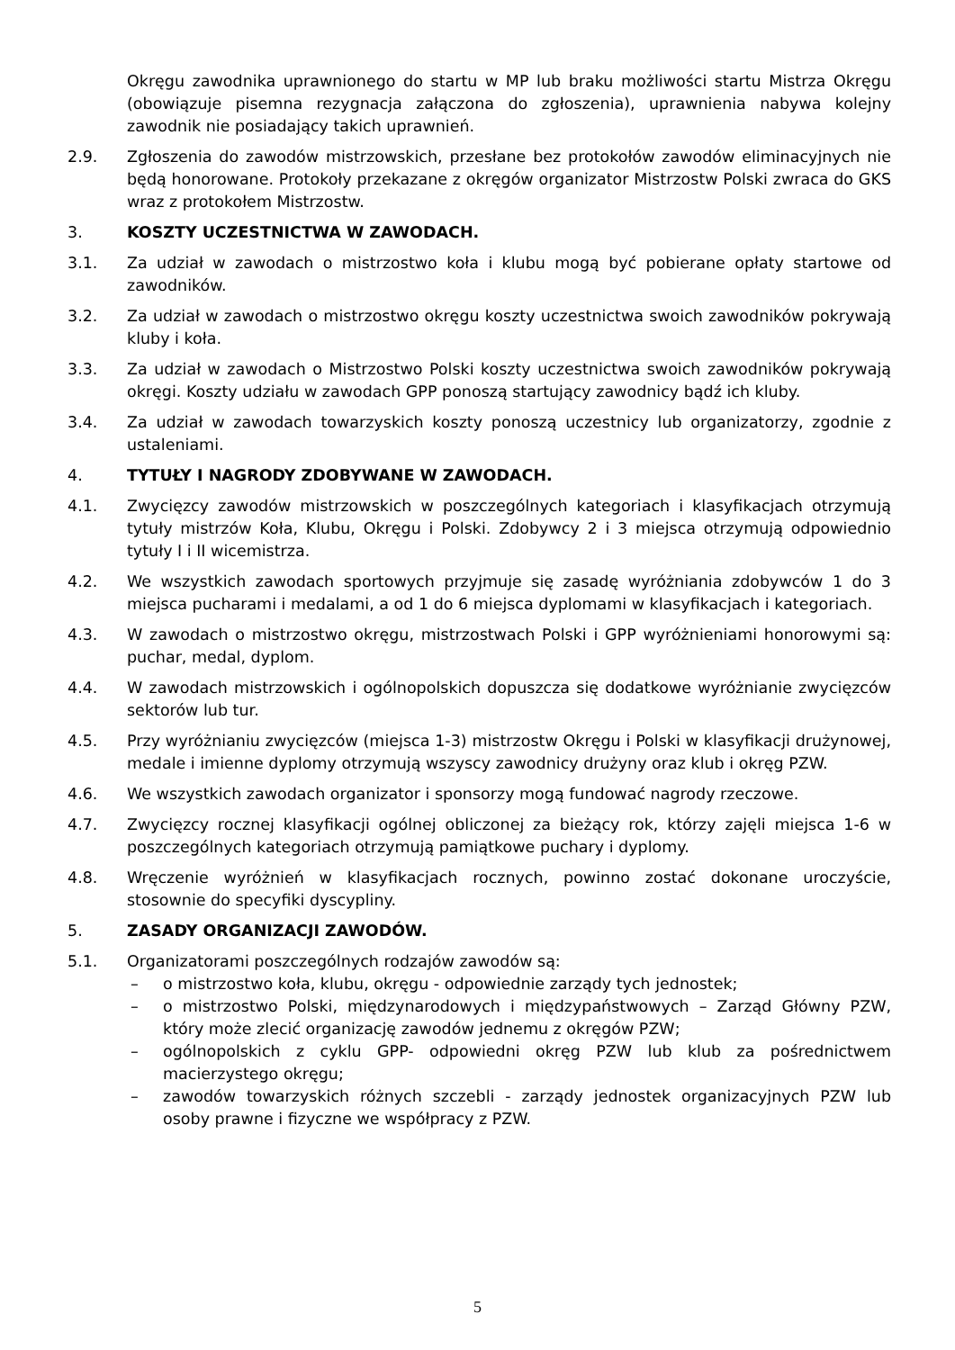Okręgu zawodnika uprawnionego do startu w MP lub braku możliwości startu Mistrza Okręgu (obowiązuje pisemna rezygnacja załączona do zgłoszenia), uprawnienia nabywa kolejny zawodnik nie posiadający takich uprawnień.
2.9. Zgłoszenia do zawodów mistrzowskich, przesłane bez protokołów zawodów eliminacyjnych nie będą honorowane. Protokoły przekazane z okręgów organizator Mistrzostw Polski zwraca do GKS wraz z protokołem Mistrzostw.
3. KOSZTY UCZESTNICTWA W ZAWODACH.
3.1. Za udział w zawodach o mistrzostwo koła i klubu mogą być pobierane opłaty startowe od zawodników.
3.2. Za udział w zawodach o mistrzostwo okręgu koszty uczestnictwa swoich zawodników pokrywają kluby i koła.
3.3. Za udział w zawodach o Mistrzostwo Polski koszty uczestnictwa swoich zawodników pokrywają okręgi. Koszty udziału w zawodach GPP ponoszą startujący zawodnicy bądź ich kluby.
3.4. Za udział w zawodach towarzyskich koszty ponoszą uczestnicy lub organizatorzy, zgodnie z ustaleniami.
4. TYTUŁY I NAGRODY ZDOBYWANE W ZAWODACH.
4.1. Zwycięzcy zawodów mistrzowskich w poszczególnych kategoriach i klasyfikacjach otrzymują tytuły mistrzów Koła, Klubu, Okręgu i Polski. Zdobywcy 2 i 3 miejsca otrzymują odpowiednio tytuły I i II wicemistrza.
4.2. We wszystkich zawodach sportowych przyjmuje się zasadę wyróżniania zdobywców 1 do 3 miejsca pucharami i medalami, a od 1 do 6 miejsca dyplomami w klasyfikacjach i kategoriach.
4.3. W zawodach o mistrzostwo okręgu, mistrzostwach Polski i GPP wyróżnieniami honorowymi są: puchar, medal, dyplom.
4.4. W zawodach mistrzowskich i ogólnopolskich dopuszcza się dodatkowe wyróżnianie zwycięzców sektorów lub tur.
4.5. Przy wyróżnianiu zwycięzców (miejsca 1-3) mistrzostw Okręgu i Polski w klasyfikacji drużynowej, medale i imienne dyplomy otrzymują wszyscy zawodnicy drużyny oraz klub i okręg PZW.
4.6. We wszystkich zawodach organizator i sponsorzy mogą fundować nagrody rzeczowe.
4.7. Zwycięzcy rocznej klasyfikacji ogólnej obliczonej za bieżący rok, którzy zajęli miejsca 1-6 w poszczególnych kategoriach otrzymują pamiątkowe puchary i dyplomy.
4.8. Wręczenie wyróżnień w klasyfikacjach rocznych, powinno zostać dokonane uroczyście, stosownie do specyfiki dyscypliny.
5. ZASADY ORGANIZACJI ZAWODÓW.
5.1. Organizatorami poszczególnych rodzajów zawodów są:
– o mistrzostwo koła, klubu, okręgu - odpowiednie zarządy tych jednostek;
– o mistrzostwo Polski, międzynarodowych i międzypaństwowych – Zarząd Główny PZW, który może zlecić organizację zawodów jednemu z okręgów PZW;
– ogólnopolskich z cyklu GPP- odpowiedni okręg PZW lub klub za pośrednictwem macierzystego okręgu;
– zawodów towarzyskich różnych szczebli - zarządy jednostek organizacyjnych PZW lub osoby prawne i fizyczne we współpracy z PZW.
5